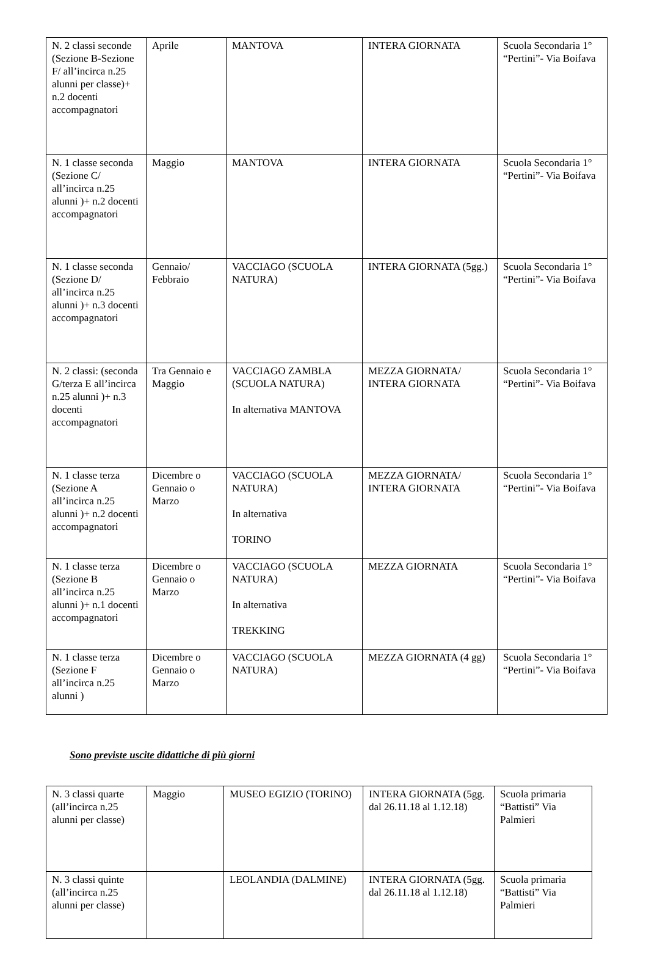| N. 2 classi seconde (Sezione B-Sezione F/ all’incirca n.25 alunni per classe)+ n.2 docenti accompagnatori | Aprile | MANTOVA | INTERA GIORNATA | Scuola Secondaria 1° “Pertini”- Via Boifava |
| N. 1 classe seconda (Sezione C/ all’incirca n.25 alunni )+ n.2 docenti accompagnatori | Maggio | MANTOVA | INTERA GIORNATA | Scuola Secondaria 1° “Pertini”- Via Boifava |
| N. 1 classe seconda (Sezione D/ all’incirca n.25 alunni )+ n.3 docenti accompagnatori | Gennaio/ Febbraio | VACCIAGO (SCUOLA NATURA) | INTERA GIORNATA (5gg.) | Scuola Secondaria 1° “Pertini”- Via Boifava |
| N. 2 classi: (seconda G/terza E all’incirca n.25 alunni )+ n.3 docenti accompagnatori | Tra Gennaio e Maggio | VACCIAGO ZAMBLA (SCUOLA NATURA) In alternativa MANTOVA | MEZZA GIORNATA/ INTERA GIORNATA | Scuola Secondaria 1° “Pertini”- Via Boifava |
| N. 1 classe terza (Sezione A all’incirca n.25 alunni )+ n.2 docenti accompagnatori | Dicembre o Gennaio o Marzo | VACCIAGO (SCUOLA NATURA) In alternativa TORINO | MEZZA GIORNATA/ INTERA GIORNATA | Scuola Secondaria 1° “Pertini”- Via Boifava |
| N. 1 classe terza (Sezione B all’incirca n.25 alunni )+ n.1 docenti accompagnatori | Dicembre o Gennaio o Marzo | VACCIAGO (SCUOLA NATURA) In alternativa TREKKING | MEZZA GIORNATA | Scuola Secondaria 1° “Pertini”- Via Boifava |
| N. 1 classe terza (Sezione F all’incirca n.25 alunni ) | Dicembre o Gennaio o Marzo | VACCIAGO (SCUOLA NATURA) | MEZZA GIORNATA (4 gg) | Scuola Secondaria 1° “Pertini”- Via Boifava |
Sono previste uscite didattiche di più giorni
| N. 3 classi quarte (all’incirca n.25 alunni per classe) | Maggio | MUSEO EGIZIO (TORINO) | INTERA GIORNATA (5gg. dal 26.11.18 al 1.12.18) | Scuola primaria “Battisti” Via Palmieri |
| N. 3 classi quinte (all’incirca n.25 alunni per classe) | | LEOLANDIA (DALMINE) | INTERA GIORNATA (5gg. dal 26.11.18 al 1.12.18) | Scuola primaria “Battisti” Via Palmieri |